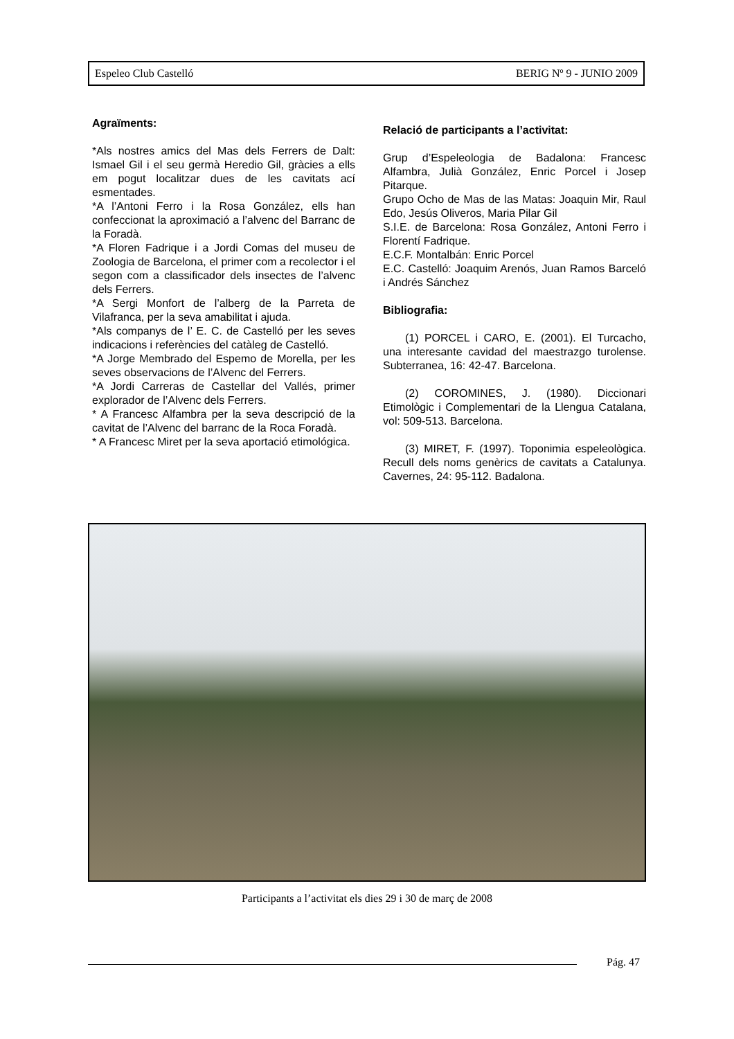Espeleo Club Castelló BERIG Nº 9 - JUNIO 2009
Agraïments:
*Als nostres amics del Mas dels Ferrers de Dalt: Ismael Gil i el seu germà Heredio Gil, gràcies a ells em pogut localitzar dues de les cavitats ací esmentades.
*A l’Antoni Ferro i la Rosa González, ells han confeccionat la aproximació a l’alvenc del Barranc de la Foradà.
*A Floren Fadrique i a Jordi Comas del museu de Zoologia de Barcelona, el primer com a recolector i el segon com a classificador dels insectes de l’alvenc dels Ferrers.
*A Sergi Monfort de l’alberg de la Parreta de Vilafranca, per la seva amabilitat i ajuda.
*Als companys de l’ E. C. de Castelló per les seves indicacions i referències del catàleg de Castelló.
*A Jorge Membrado del Espemo de Morella, per les seves observacions de l’Alvenc del Ferrers.
*A Jordi Carreras de Castellar del Vallés, primer explorador de l’Alvenc dels Ferrers.
* A Francesc Alfambra per la seva descripció de la cavitat de l’Alvenc del barranc de la Roca Foradà.
* A Francesc Miret per la seva aportació etimológica.
Relació de participants a l’activitat:
Grup d’Espeleologia de Badalona: Francesc Alfambra, Julià González, Enric Porcel i Josep Pitarque.
Grupo Ocho de Mas de las Matas: Joaquin Mir, Raul Edo, Jesús Oliveros, Maria Pilar Gil
S.I.E. de Barcelona: Rosa González, Antoni Ferro i Florentí Fadrique.
E.C.F. Montalbán: Enric Porcel
E.C. Castelló: Joaquim Arenós, Juan Ramos Barceló i Andrés Sánchez
Bibliografia:
(1) PORCEL i CARO, E. (2001). El Turcacho, una interesante cavidad del maestrazgo turolense. Subterranea, 16: 42-47. Barcelona.
(2) COROMINES, J. (1980). Diccionari Etimològic i Complementari de la Llengua Catalana, vol: 509-513. Barcelona.
(3) MIRET, F. (1997). Toponimia espeleològica. Recull dels noms genèrics de cavitats a Catalunya. Cavernes, 24: 95-112. Badalona.
Participants a l’activitat els dies 29 i 30 de març de 2008
Pág. 47